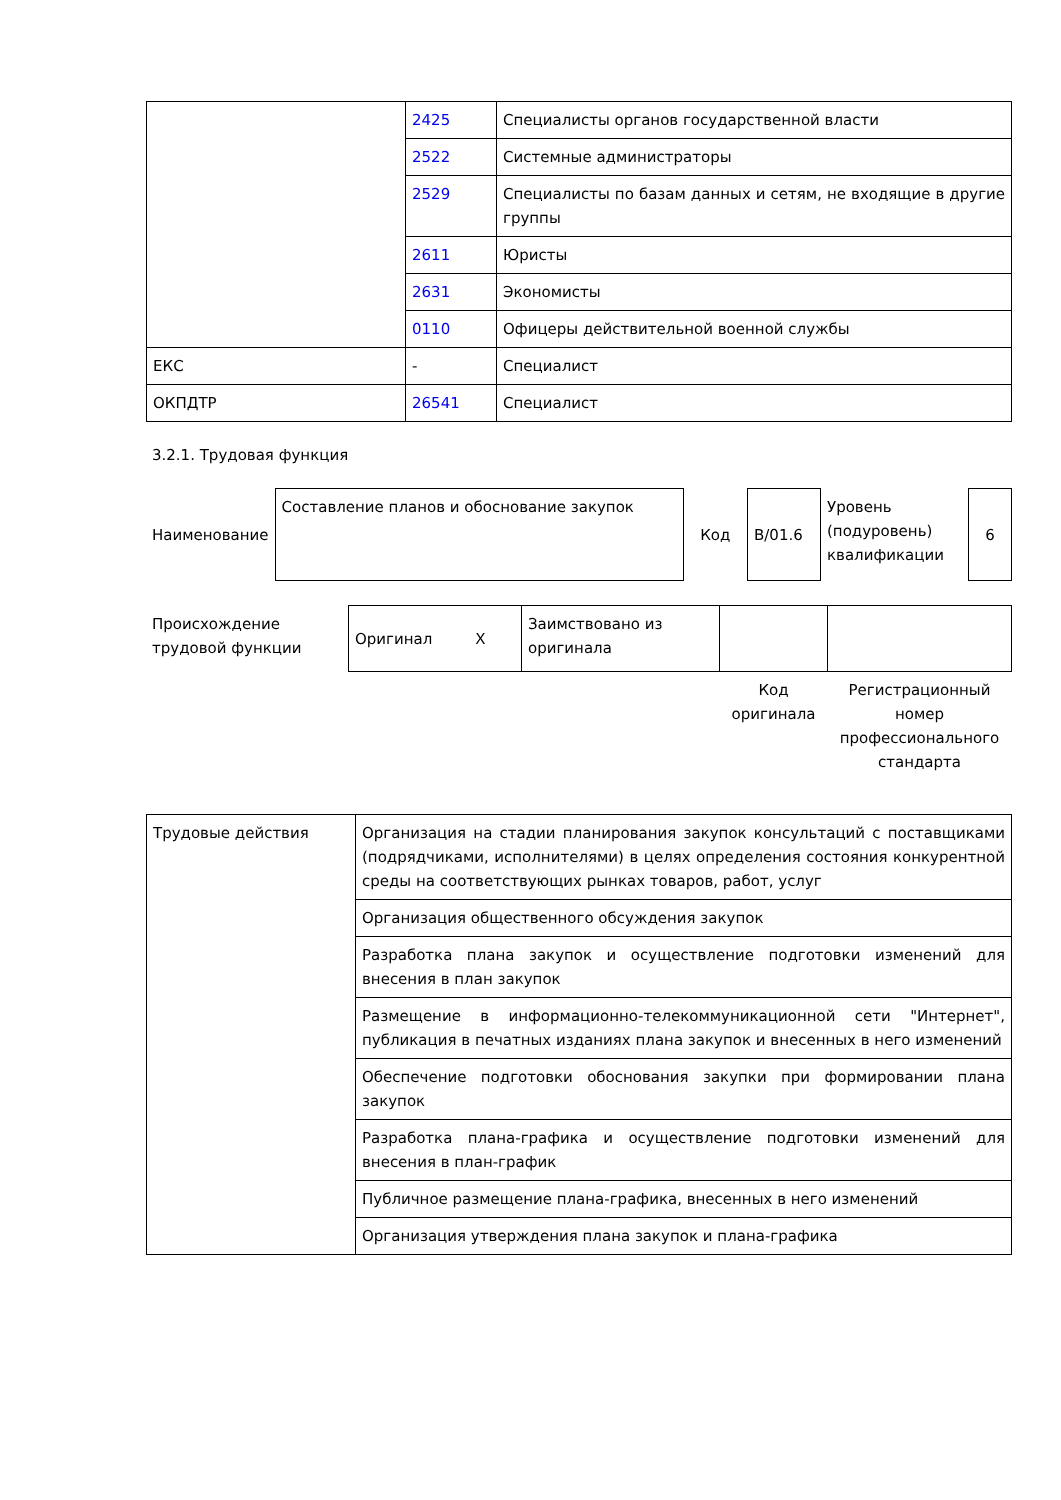| | 2425 | Специалисты органов государственной власти |
| | 2522 | Системные администраторы |
| | 2529 | Специалисты по базам данных и сетям, не входящие в другие группы |
| | 2611 | Юристы |
| | 2631 | Экономисты |
| | 0110 | Офицеры действительной военной службы |
| ЕКС | - | Специалист |
| ОКПДТР | 26541 | Специалист |
3.2.1. Трудовая функция
| Наименование | Составление планов и обоснование закупок | Код | B/01.6 | Уровень (подуровень) квалификации | 6 |
| Происхождение трудовой функции | Оригинал X | Заимствовано из оригинала | | |
| | | | Код оригинала | Регистрационный номер профессионального стандарта |
| Трудовые действия | Организация на стадии планирования закупок консультаций с поставщиками (подрядчиками, исполнителями) в целях определения состояния конкурентной среды на соответствующих рынках товаров, работ, услуг |
| | Организация общественного обсуждения закупок |
| | Разработка плана закупок и осуществление подготовки изменений для внесения в план закупок |
| | Размещение в информационно-телекоммуникационной сети "Интернет", публикация в печатных изданиях плана закупок и внесенных в него изменений |
| | Обеспечение подготовки обоснования закупки при формировании плана закупок |
| | Разработка плана-графика и осуществление подготовки изменений для внесения в план-график |
| | Публичное размещение плана-графика, внесенных в него изменений |
| | Организация утверждения плана закупок и плана-графика |